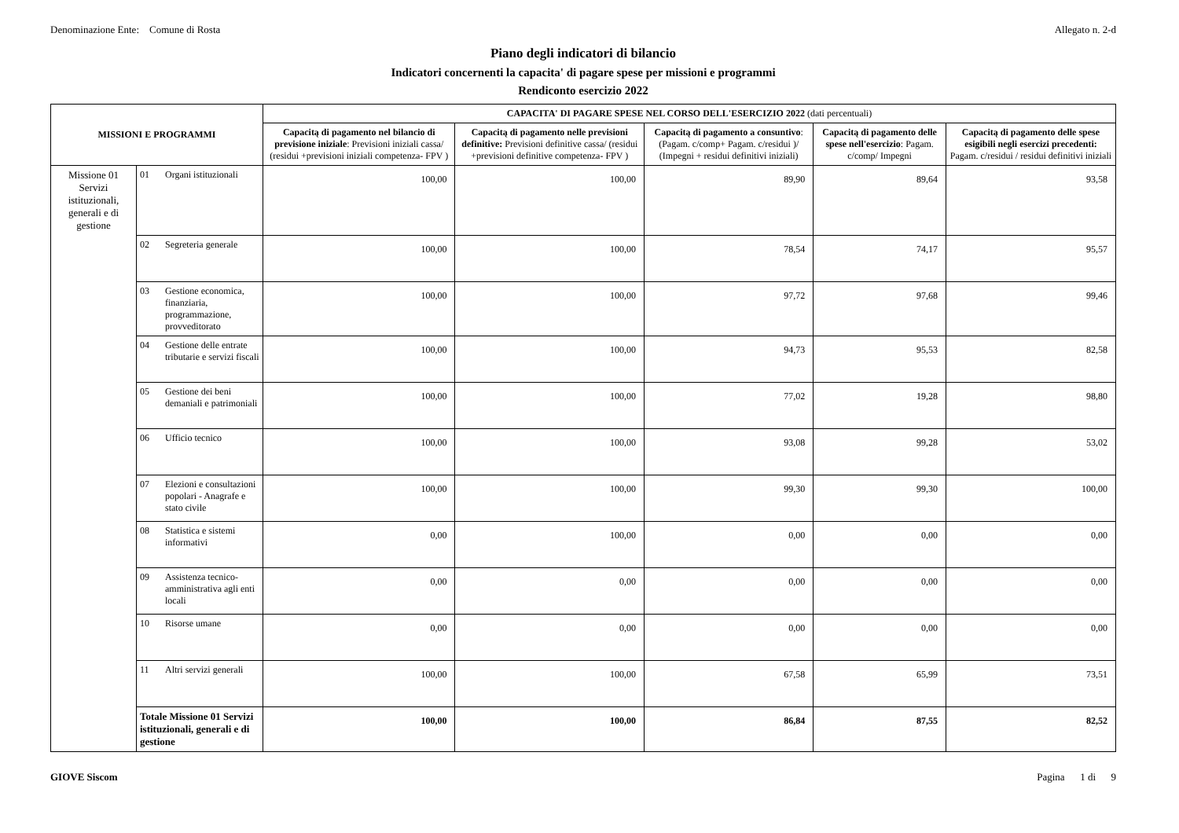Denominazione Ente: Comune di Rosta Allegato n. 2-d
Piano degli indicatori di bilancio
Indicatori concernenti la capacita' di pagare spese per missioni e programmi
Rendiconto esercizio 2022
| MISSIONI E PROGRAMMI | | | CAPACITA' DI PAGARE SPESE NEL CORSO DELL'ESERCIZIO 2022 (dati percentuali) | | | | |
| --- | --- | --- | --- | --- | --- | --- | --- |
| | | | Capacitą di pagamento nel bilancio di previsione iniziale : Previsioni iniziali cassa/ (residui +previsioni iniziali competenza- FPV ) | Capacitą di pagamento nelle previsioni definitive: Previsioni definitive cassa/ (residui +previsioni definitive competenza- FPV ) | Capacitą di pagamento a consuntivo : (Pagam. c/comp+ Pagam. c/residui )/ (Impegni + residui definitivi iniziali) | Capacitą di pagamento delle spese nell'esercizio : Pagam. c/comp/ Impegni | Capacitą di pagamento delle spese esigibili negli esercizi precedenti: Pagam. c/residui / residui definitivi iniziali |
| Missione 01 Servizi istituzionali, generali e di gestione | 01 | Organi istituzionali | 100,00 | 100,00 | 89,90 | 89,64 | 93,58 |
| | 02 | Segreteria generale | 100,00 | 100,00 | 78,54 | 74,17 | 95,57 |
| | 03 | Gestione economica, finanziaria, programmazione, provveditorato | 100,00 | 100,00 | 97,72 | 97,68 | 99,46 |
| | 04 | Gestione delle entrate tributarie e servizi fiscali | 100,00 | 100,00 | 94,73 | 95,53 | 82,58 |
| | 05 | Gestione dei beni demaniali e patrimoniali | 100,00 | 100,00 | 77,02 | 19,28 | 98,80 |
| | 06 | Ufficio tecnico | 100,00 | 100,00 | 93,08 | 99,28 | 53,02 |
| | 07 | Elezioni e consultazioni popolari - Anagrafe e stato civile | 100,00 | 100,00 | 99,30 | 99,30 | 100,00 |
| | 08 | Statistica e sistemi informativi | 0,00 | 100,00 | 0,00 | 0,00 | 0,00 |
| | 09 | Assistenza tecnico-amministrativa agli enti locali | 0,00 | 0,00 | 0,00 | 0,00 | 0,00 |
| | 10 | Risorse umane | 0,00 | 0,00 | 0,00 | 0,00 | 0,00 |
| | 11 | Altri servizi generali | 100,00 | 100,00 | 67,58 | 65,99 | 73,51 |
| | Totale Missione 01 Servizi istituzionali, generali e di gestione | | 100,00 | 100,00 | 86,84 | 87,55 | 82,52 |
GIOVE Siscom Pagina 1 di 9